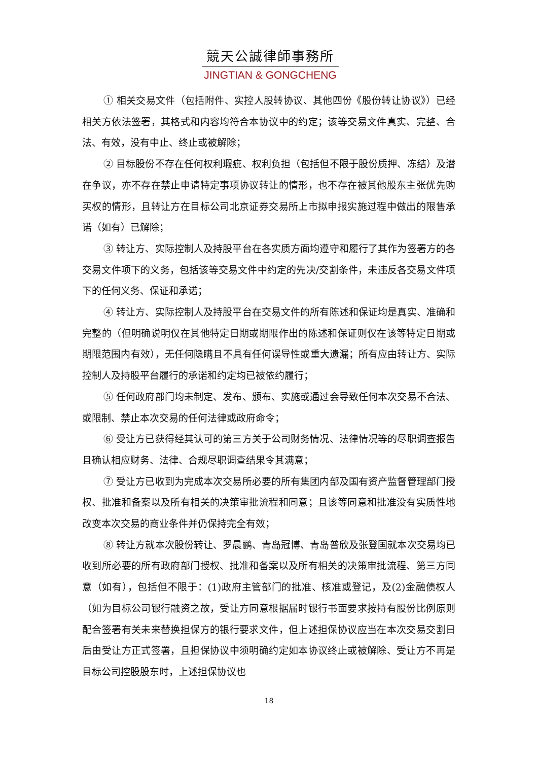競天公誠律師事務所
JINGTIAN & GONGCHENG
① 相关交易文件（包括附件、实控人股转协议、其他四份《股份转让协议》）已经相关方依法签署，其格式和内容均符合本协议中的约定；该等交易文件真实、完整、合法、有效，没有中止、终止或被解除；
② 目标股份不存在任何权利瑕疵、权利负担（包括但不限于股份质押、冻结）及潜在争议，亦不存在禁止申请特定事项协议转让的情形，也不存在被其他股东主张优先购买权的情形，且转让方在目标公司北京证券交易所上市拟申报实施过程中做出的限售承诺（如有）已解除；
③ 转让方、实际控制人及持股平台在各实质方面均遵守和履行了其作为签署方的各交易文件项下的义务，包括该等交易文件中约定的先决/交割条件，未违反各交易文件项下的任何义务、保证和承诺；
④ 转让方、实际控制人及持股平台在交易文件的所有陈述和保证均是真实、准确和完整的（但明确说明仅在其他特定日期或期限作出的陈述和保证则仅在该等特定日期或期限范围内有效），无任何隐瞒且不具有任何误导性或重大遗漏；所有应由转让方、实际控制人及持股平台履行的承诺和约定均已被依约履行；
⑤ 任何政府部门均未制定、发布、颁布、实施或通过会导致任何本次交易不合法、或限制、禁止本次交易的任何法律或政府命令；
⑥ 受让方已获得经其认可的第三方关于公司财务情况、法律情况等的尽职调查报告且确认相应财务、法律、合规尽职调查结果令其满意；
⑦ 受让方已收到为完成本次交易所必要的所有集团内部及国有资产监督管理部门授权、批准和备案以及所有相关的决策审批流程和同意；且该等同意和批准没有实质性地改变本次交易的商业条件并仍保持完全有效；
⑧ 转让方就本次股份转让、罗晨鹂、青岛冠博、青岛普欣及张登国就本次交易均已收到所必要的所有政府部门授权、批准和备案以及所有相关的决策审批流程、第三方同意（如有），包括但不限于：(1)政府主管部门的批准、核准或登记，及(2)金融债权人（如为目标公司银行融资之故，受让方同意根据届时银行书面要求按持有股份比例原则配合签署有关未来替换担保方的银行要求文件，但上述担保协议应当在本次交易交割日后由受让方正式签署，且担保协议中须明确约定如本协议终止或被解除、受让方不再是目标公司控股股东时，上述担保协议也
18